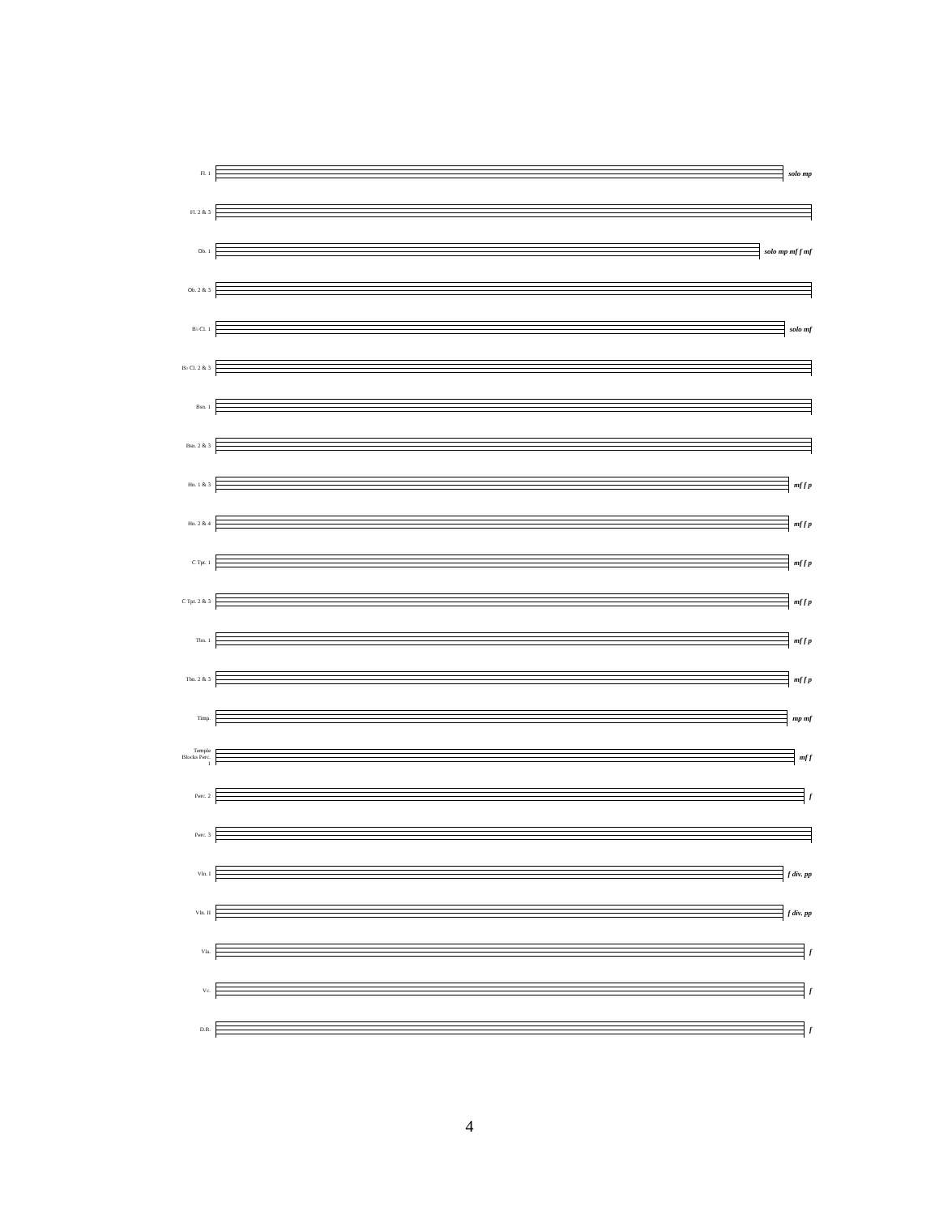Fl. 1
solo mp
Fl. 2 & 3
Ob. 1
solo mp mf f mf
Ob. 2 & 3
B♭ Cl. 1
solo mf
B♭ Cl. 2 & 3
Bsn. 1
Bsn. 2 & 3
Hn. 1 & 3
mf f p
Hn. 2 & 4
mf f p
C Tpt. 1
mf f p
C Tpt. 2 & 3
mf f p
Tbn. 1
mf f p
Tbn. 2 & 3
mf f p
Timp.
mp mf
Temple Blocks Perc. 1
mf f
Perc. 2
f
Perc. 3
Vln. I
f div. pp
Vln. II
f div. pp
Vla.
f
Vc.
f
D.B.
f
4